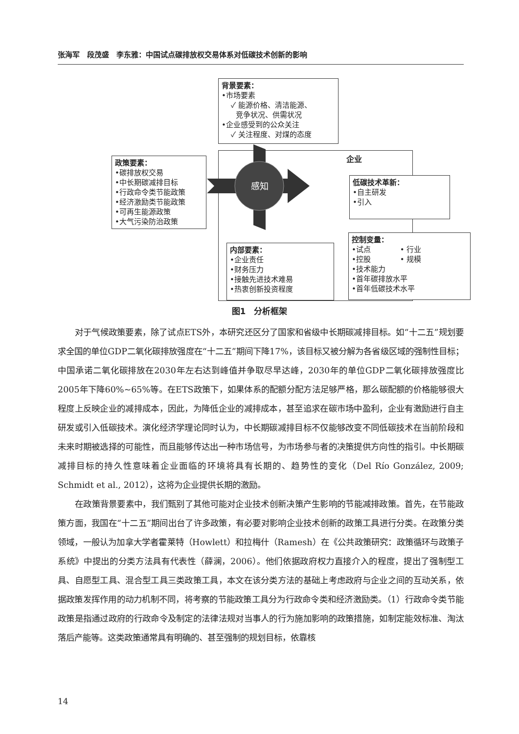张海军　段茂盛　李东雅：中国试点碳排放权交易体系对低碳技术创新的影响
背景要素：
•市场要素
✓ 能源价格、清洁能源、
竞争状况、供需状况
•企业感受到的公众关注
✓ 关注程度、对煤的态度
企业
政策要素：
•碳排放权交易
•中长期碳减排目标
•行政命令类节能政策
•经济激励类节能政策
•可再生能源政策
•大气污染防治政策
感知
低碳技术革新：
•自主研发
•引入
内部要素：
•企业责任
•财务压力
•接触先进技术难易
•热衷创新投资程度
控制变量：
•试点　　　　• 行业
•控股　　　　• 规模
•技术能力
•首年碳排放水平
•首年低碳技术水平
图1　分析框架
对于气候政策要素，除了试点ETS外，本研究还区分了国家和省级中长期碳减排目标。如“十二五”规划要求全国的单位GDP二氧化碳排放强度在“十二五”期间下降17%，该目标又被分解为各省级区域的强制性目标；中国承诺二氧化碳排放在2030年左右达到峰值并争取尽早达峰，2030年的单位GDP二氧化碳排放强度比2005年下降60%~65%等。在ETS政策下，如果体系的配额分配方法足够严格，那么碳配额的价格能够很大程度上反映企业的减排成本，因此，为降低企业的减排成本，甚至追求在碳市场中盈利，企业有激励进行自主研发或引入低碳技术。演化经济学理论同时认为，中长期碳减排目标不仅能够改变不同低碳技术在当前阶段和未来时期被选择的可能性，而且能够传达出一种市场信号，为市场参与者的决策提供方向性的指引。中长期碳减排目标的持久性意味着企业面临的环境将具有长期的、趋势性的变化（Del Río González, 2009; Schmidt et al., 2012），这将为企业提供长期的激励。
在政策背景要素中，我们甄别了其他可能对企业技术创新决策产生影响的节能减排政策。首先，在节能政策方面，我国在“十二五”期间出台了许多政策，有必要对影响企业技术创新的政策工具进行分类。在政策分类领域，一般认为加拿大学者霍莱特（Howlett）和拉梅什（Ramesh）在《公共政策研究：政策循环与政策子系统》中提出的分类方法具有代表性（薛澜，2006）。他们依据政府权力直接介入的程度，提出了强制型工具、自愿型工具、混合型工具三类政策工具，本文在该分类方法的基础上考虑政府与企业之间的互动关系，依据政策发挥作用的动力机制不同，将考察的节能政策工具分为行政命令类和经济激励类。（1）行政命令类节能政策是指通过政府的行政命令及制定的法律法规对当事人的行为施加影响的政策措施，如制定能效标准、淘汰落后产能等。这类政策通常具有明确的、甚至强制的规划目标，依靠核
14